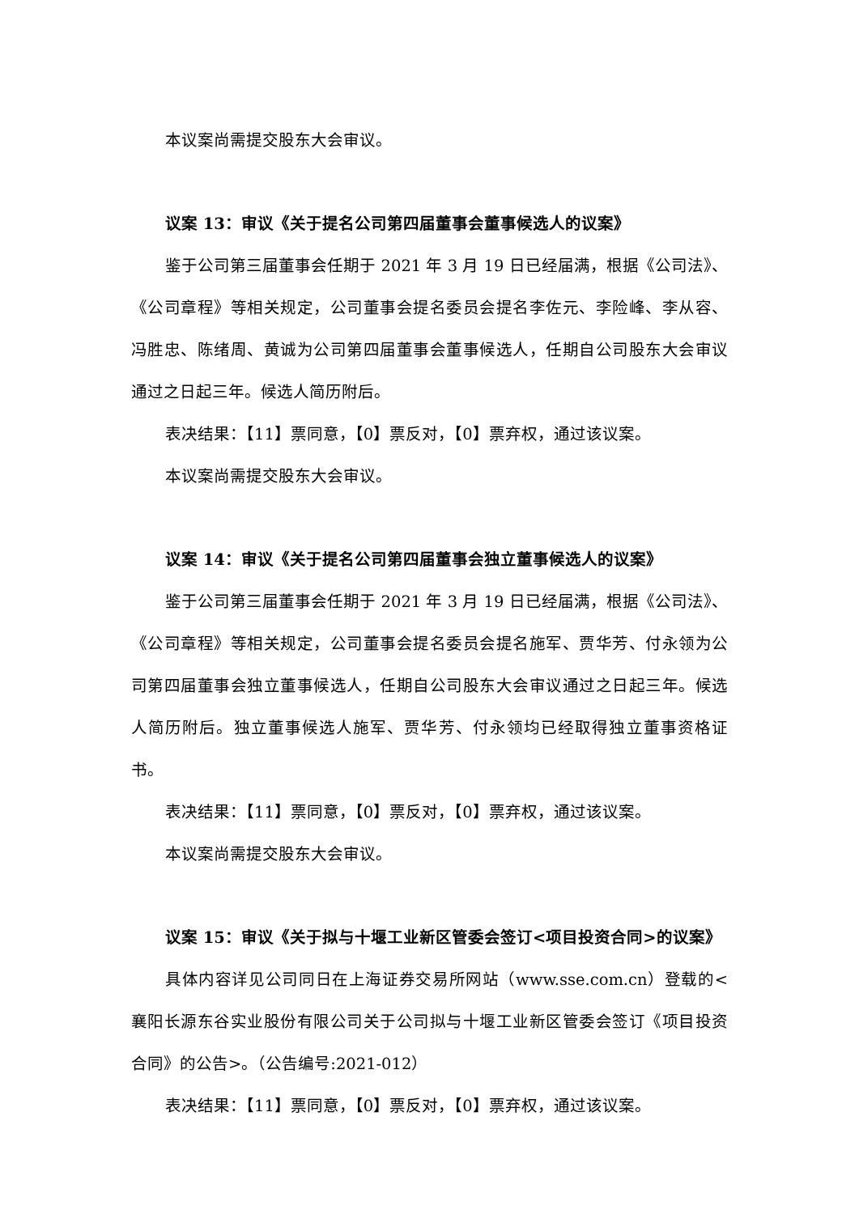本议案尚需提交股东大会审议。
议案 13：审议《关于提名公司第四届董事会董事候选人的议案》
鉴于公司第三届董事会任期于 2021 年 3 月 19 日已经届满，根据《公司法》、《公司章程》等相关规定，公司董事会提名委员会提名李佐元、李险峰、李从容、冯胜忠、陈绪周、黄诚为公司第四届董事会董事候选人，任期自公司股东大会审议通过之日起三年。候选人简历附后。
表决结果：【11】票同意，【0】票反对，【0】票弃权，通过该议案。
本议案尚需提交股东大会审议。
议案 14：审议《关于提名公司第四届董事会独立董事候选人的议案》
鉴于公司第三届董事会任期于 2021 年 3 月 19 日已经届满，根据《公司法》、《公司章程》等相关规定，公司董事会提名委员会提名施军、贾华芳、付永领为公司第四届董事会独立董事候选人，任期自公司股东大会审议通过之日起三年。候选人简历附后。独立董事候选人施军、贾华芳、付永领均已经取得独立董事资格证书。
表决结果：【11】票同意，【0】票反对，【0】票弃权，通过该议案。
本议案尚需提交股东大会审议。
议案 15：审议《关于拟与十堰工业新区管委会签订<项目投资合同>的议案》
具体内容详见公司同日在上海证券交易所网站（www.sse.com.cn）登载的<襄阳长源东谷实业股份有限公司关于公司拟与十堰工业新区管委会签订《项目投资合同》的公告>。（公告编号:2021-012）
表决结果：【11】票同意，【0】票反对，【0】票弃权，通过该议案。